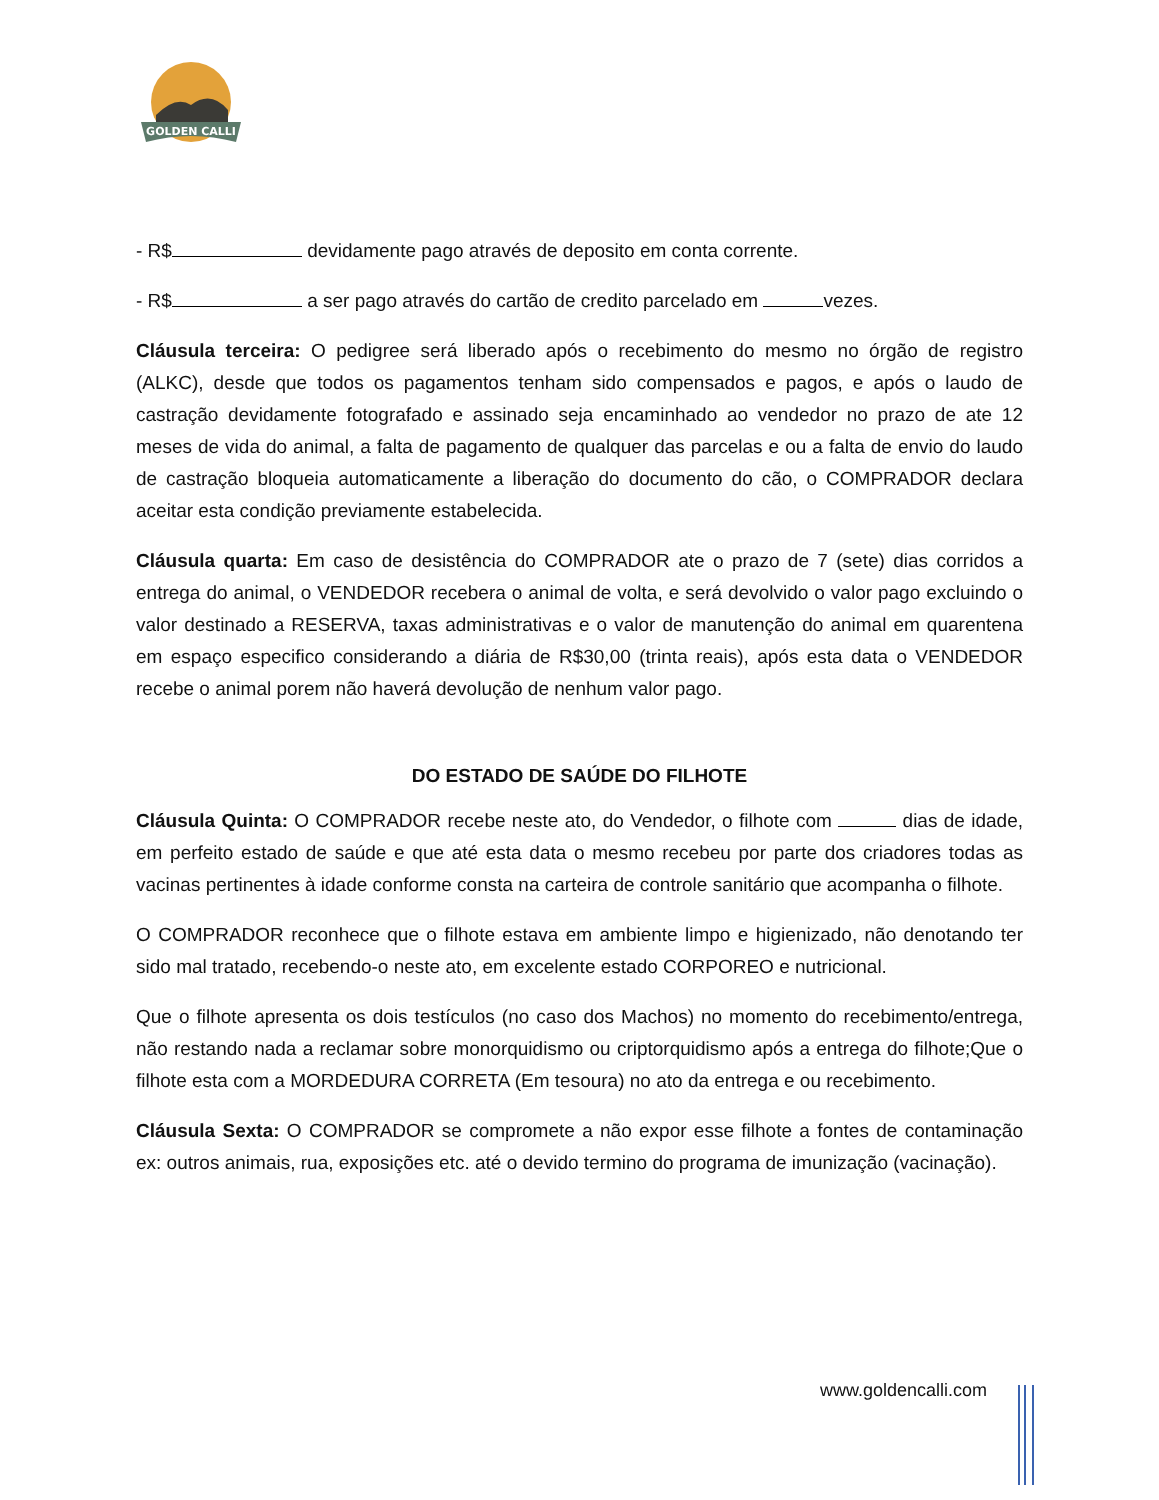GOLDEN CALLI
- R$ devidamente pago através de deposito em conta corrente.
- R$ a ser pago através do cartão de credito parcelado em vezes.
Cláusula terceira: O pedigree será liberado após o recebimento do mesmo no órgão de registro (ALKC), desde que todos os pagamentos tenham sido compensados e pagos, e após o laudo de castração devidamente fotografado e assinado seja encaminhado ao vendedor no prazo de ate 12 meses de vida do animal, a falta de pagamento de qualquer das parcelas e ou a falta de envio do laudo de castração bloqueia automaticamente a liberação do documento do cão, o COMPRADOR declara aceitar esta condição previamente estabelecida.
Cláusula quarta: Em caso de desistência do COMPRADOR ate o prazo de 7 (sete) dias corridos a entrega do animal, o VENDEDOR recebera o animal de volta, e será devolvido o valor pago excluindo o valor destinado a RESERVA, taxas administrativas e o valor de manutenção do animal em quarentena em espaço especifico considerando a diária de R$30,00 (trinta reais), após esta data o VENDEDOR recebe o animal porem não haverá devolução de nenhum valor pago.
DO ESTADO DE SAÚDE DO FILHOTE
Cláusula Quinta: O COMPRADOR recebe neste ato, do Vendedor, o filhote com dias de idade, em perfeito estado de saúde e que até esta data o mesmo recebeu por parte dos criadores todas as vacinas pertinentes à idade conforme consta na carteira de controle sanitário que acompanha o filhote.
O COMPRADOR reconhece que o filhote estava em ambiente limpo e higienizado, não denotando ter sido mal tratado, recebendo-o neste ato, em excelente estado CORPOREO e nutricional.
Que o filhote apresenta os dois testículos (no caso dos Machos) no momento do recebimento/entrega, não restando nada a reclamar sobre monorquidismo ou criptorquidismo após a entrega do filhote;Que o filhote esta com a MORDEDURA CORRETA (Em tesoura) no ato da entrega e ou recebimento.
Cláusula Sexta: O COMPRADOR se compromete a não expor esse filhote a fontes de contaminação ex: outros animais, rua, exposições etc. até o devido termino do programa de imunização (vacinação).
www.goldencalli.com